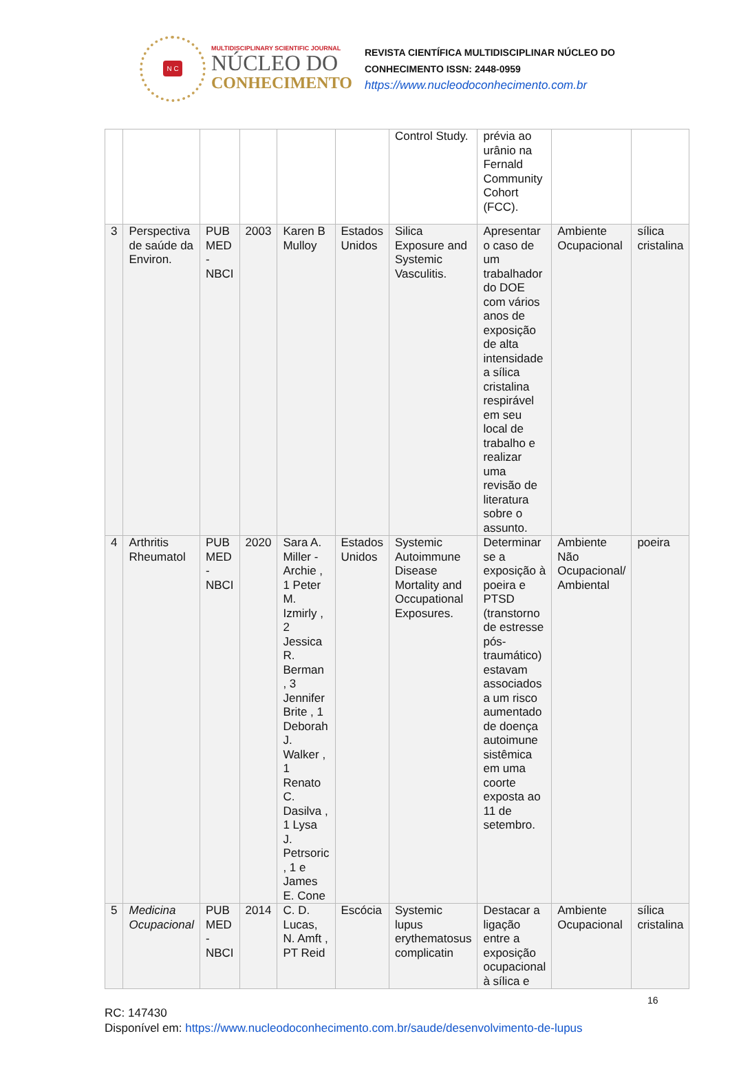N C
MULTIDISCIPLINARY SCIENTIFIC JOURNAL
NÚCLEO DO
CONHECIMENTO
REVISTA CIENTÍFICA MULTIDISCIPLINAR NÚCLEO DO
CONHECIMENTO ISSN: 2448-0959
https://www.nucleodoconhecimento.com.br
| | | | | | | Control Study. | prévia ao urânio na Fernald Community Cohort (FCC). | | |
| 3 | Perspectiva de saúde da Environ. | PUB MED - NBCI | 2003 | Karen B Mulloy | Estados Unidos | Silica Exposure and Systemic Vasculitis. | Apresentar o caso de um trabalhador do DOE com vários anos de exposição de alta intensidade a sílica cristalina respirável em seu local de trabalho e realizar uma revisão de literatura sobre o assunto. | Ambiente Ocupacional | sílica cristalina |
| 4 | Arthritis Rheumatol | PUB MED - NBCI | 2020 | Sara A. Miller - Archie , 1 Peter M. Izmirly , 2 Jessica R. Berman , 3 Jennifer Brite , 1 Deborah J. Walker , 1 Renato C. Dasilva , 1 Lysa J. Petrsoric , 1 e James E. Cone | Estados Unidos | Systemic Autoimmune Disease Mortality and Occupational Exposures. | Determinar se a exposição à poeira e PTSD (transtorno de estresse pós-traumático) estavam associados a um risco aumentado de doença autoimune sistêmica em uma coorte exposta ao 11 de setembro. | Ambiente Não Ocupacional/ Ambiental | poeira |
| 5 | Medicina Ocupacional | PUB MED - NBCI | 2014 | C. D. Lucas, N. Amft , PT Reid | Escócia | Systemic lupus erythematosus complicatin | Destacar a ligação entre a exposição ocupacional à sílica e | Ambiente Ocupacional | sílica cristalina |
16
RC: 147430
Disponível em: https://www.nucleodoconhecimento.com.br/saude/desenvolvimento-de-lupus